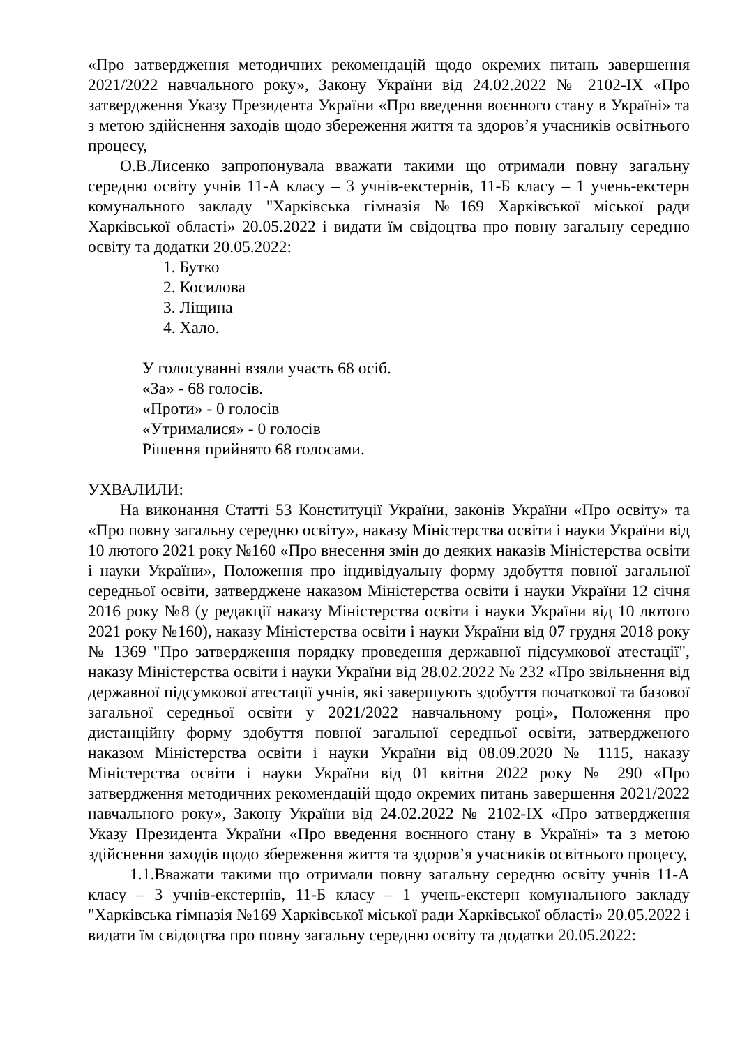«Про затвердження методичних рекомендацій щодо окремих питань завершення 2021/2022 навчального року», Закону України від 24.02.2022 № 2102-IX «Про затвердження Указу Президента України «Про введення воєнного стану в Україні» та з метою здійснення заходів щодо збереження життя та здоров’я учасників освітнього процесу,
О.В.Лисенко запропонувала вважати такими що отримали повну загальну середню освіту учнів 11-А класу – 3 учнів-екстернів, 11-Б класу – 1 учень-екстерн комунального закладу "Харківська гімназія №169 Харківської міської ради Харківської області» 20.05.2022 і видати їм свідоцтва про повну загальну середню освіту та додатки 20.05.2022:
1. Бутко
2. Косилова
3. Ліщина
4. Хало.
У голосуванні взяли участь 68 осіб.
«За» - 68 голосів.
«Проти» - 0 голосів
«Утрималися» - 0 голосів
Рішення прийнято 68 голосами.
УХВАЛИЛИ:
На виконання Статті 53 Конституції України, законів України «Про освіту» та «Про повну загальну середню освіту», наказу Міністерства освіти і науки України від 10 лютого 2021 року №160 «Про внесення змін до деяких наказів Міністерства освіти і науки України», Положення про індивідуальну форму здобуття повної загальної середньої освіти, затверджене наказом Міністерства освіти і науки України 12 січня 2016 року №8 (у редакції наказу Міністерства освіти і науки України від 10 лютого 2021 року №160), наказу Міністерства освіти і науки України від 07 грудня 2018 року № 1369 "Про затвердження порядку проведення державної підсумкової атестації", наказу Міністерства освіти і науки України від 28.02.2022 № 232 «Про звільнення від державної підсумкової атестації учнів, які завершують здобуття початкової та базової загальної середньої освіти у 2021/2022 навчальному році», Положення про дистанційну форму здобуття повної загальної середньої освіти, затвердженого наказом Міністерства освіти і науки України від 08.09.2020 № 1115, наказу Міністерства освіти і науки України від 01 квітня 2022 року № 290 «Про затвердження методичних рекомендацій щодо окремих питань завершення 2021/2022 навчального року», Закону України від 24.02.2022 № 2102-IX «Про затвердження Указу Президента України «Про введення воєнного стану в Україні» та з метою здійснення заходів щодо збереження життя та здоров’я учасників освітнього процесу,
1.1.Вважати такими що отримали повну загальну середню освіту учнів 11-А класу – 3 учнів-екстернів, 11-Б класу – 1 учень-екстерн комунального закладу "Харківська гімназія №169 Харківської міської ради Харківської області» 20.05.2022 і видати їм свідоцтва про повну загальну середню освіту та додатки 20.05.2022: